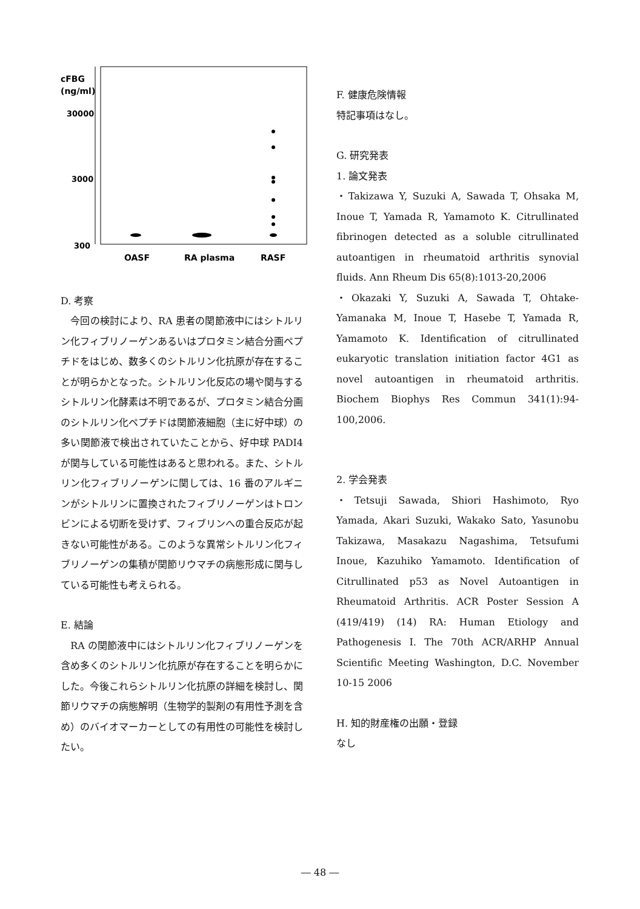cFBG
(ng/ml)
30000
3000
300
OASF
RA plasma
RASF
D. 考察
　今回の検討により、RA 患者の関節液中にはシトルリン化フィブリノーゲンあるいはプロタミン結合分画ペプチドをはじめ、数多くのシトルリン化抗原が存在することが明らかとなった。シトルリン化反応の場や関与するシトルリン化酵素は不明であるが、プロタミン結合分画のシトルリン化ペプチドは関節液細胞（主に好中球）の多い関節液で検出されていたことから、好中球 PADI4 が関与している可能性はあると思われる。また、シトルリン化フィブリノーゲンに関しては、16 番のアルギニンがシトルリンに置換されたフィブリノーゲンはトロンビンによる切断を受けず、フィブリンへの重合反応が起きない可能性がある。このような異常シトルリン化フィブリノーゲンの集積が関節リウマチの病態形成に関与している可能性も考えられる。
E. 結論
　RA の関節液中にはシトルリン化フィブリノーゲンを含め多くのシトルリン化抗原が存在することを明らかにした。今後これらシトルリン化抗原の詳細を検討し、関節リウマチの病態解明（生物学的製剤の有用性予測を含め）のバイオマーカーとしての有用性の可能性を検討したい。
F. 健康危険情報
特記事項はなし。
G. 研究発表
1. 論文発表
・Takizawa Y, Suzuki A, Sawada T, Ohsaka M, Inoue T, Yamada R, Yamamoto K. Citrullinated fibrinogen detected as a soluble citrullinated autoantigen in rheumatoid arthritis synovial fluids. Ann Rheum Dis 65(8):1013-20,2006
・Okazaki Y, Suzuki A, Sawada T, Ohtake-Yamanaka M, Inoue T, Hasebe T, Yamada R, Yamamoto K. Identification of citrullinated eukaryotic translation initiation factor 4G1 as novel autoantigen in rheumatoid arthritis. Biochem Biophys Res Commun 341(1):94-100,2006.
2. 学会発表
・Tetsuji Sawada, Shiori Hashimoto, Ryo Yamada, Akari Suzuki, Wakako Sato, Yasunobu Takizawa, Masakazu Nagashima, Tetsufumi Inoue, Kazuhiko Yamamoto. Identification of Citrullinated p53 as Novel Autoantigen in Rheumatoid Arthritis. ACR Poster Session A (419/419) (14) RA: Human Etiology and Pathogenesis I. The 70th ACR/ARHP Annual Scientific Meeting Washington, D.C. November 10-15 2006
H. 知的財産権の出願・登録
なし
― 48 ―